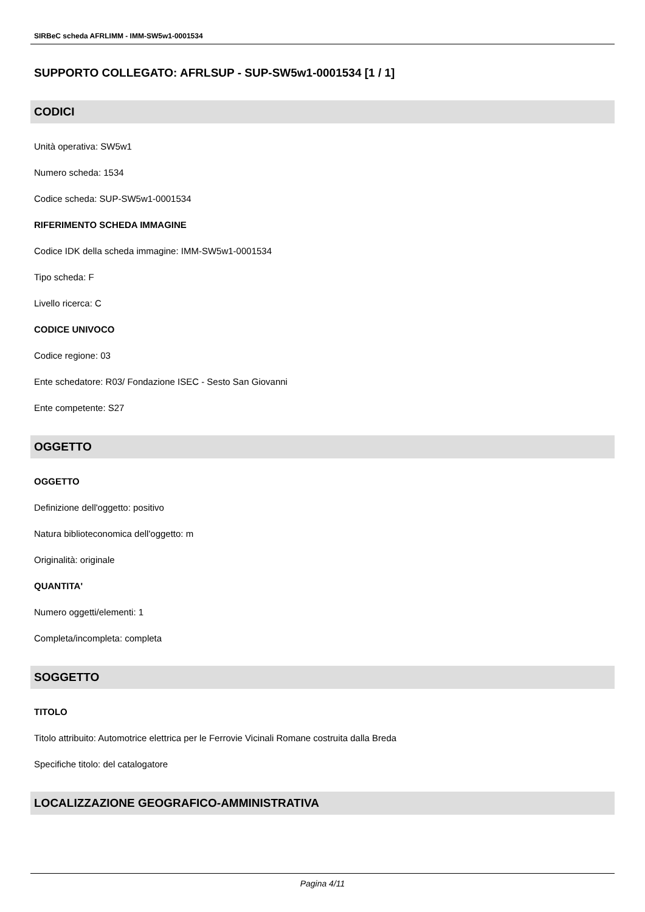SIRBeC scheda AFRLIMM - IMM-SW5w1-0001534
SUPPORTO COLLEGATO: AFRLSUP - SUP-SW5w1-0001534 [1 / 1]
CODICI
Unità operativa: SW5w1
Numero scheda: 1534
Codice scheda: SUP-SW5w1-0001534
RIFERIMENTO SCHEDA IMMAGINE
Codice IDK della scheda immagine: IMM-SW5w1-0001534
Tipo scheda: F
Livello ricerca: C
CODICE UNIVOCO
Codice regione: 03
Ente schedatore: R03/ Fondazione ISEC - Sesto San Giovanni
Ente competente: S27
OGGETTO
OGGETTO
Definizione dell'oggetto: positivo
Natura biblioteconomica dell'oggetto: m
Originalità: originale
QUANTITA'
Numero oggetti/elementi: 1
Completa/incompleta: completa
SOGGETTO
TITOLO
Titolo attribuito: Automotrice elettrica per le Ferrovie Vicinali Romane costruita dalla Breda
Specifiche titolo: del catalogatore
LOCALIZZAZIONE GEOGRAFICO-AMMINISTRATIVA
Pagina 4/11